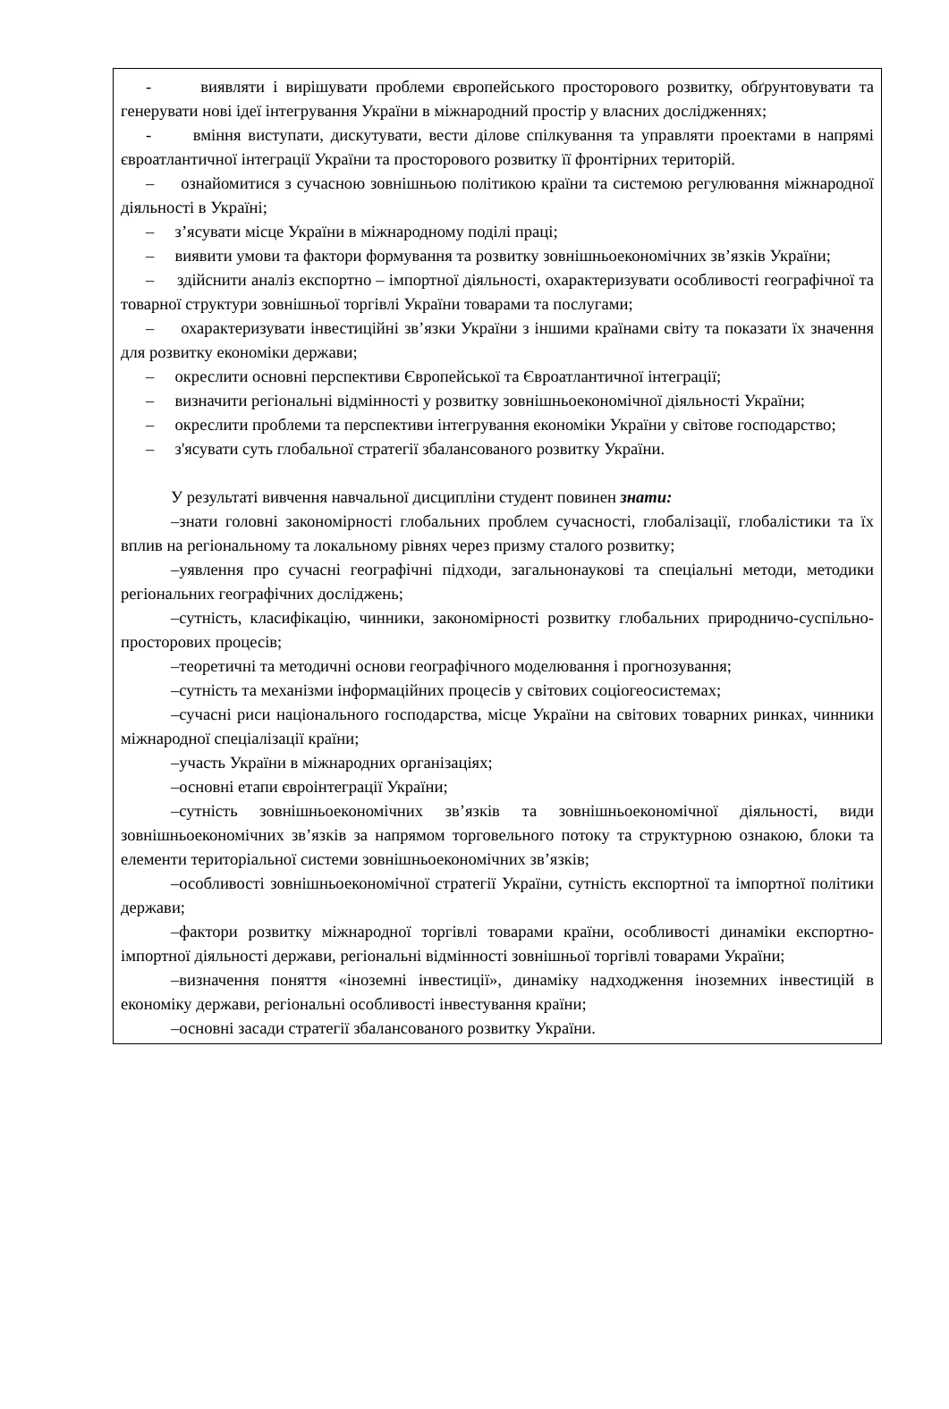- виявляти і вирішувати проблеми європейського просторового розвитку, обґрунтовувати та генерувати нові ідеї інтегрування України в міжнародний простір у власних дослідженнях;
- вміння виступати, дискутувати, вести ділове спілкування та управляти проектами в напрямі євроатлантичної інтеграції України та просторового розвитку її фронтірних територій.
– ознайомитися з сучасною зовнішньою політикою країни та системою регулювання міжнародної діяльності в Україні;
– з’ясувати місце України в міжнародному поділі праці;
– виявити умови та фактори формування та розвитку зовнішньоекономічних зв’язків України;
– здійснити аналіз експортно – імпортної діяльності, охарактеризувати особливості географічної та товарної структури зовнішньої торгівлі України товарами та послугами;
– охарактеризувати інвестиційні зв’язки України з іншими країнами світу та показати їх значення для розвитку економіки держави;
– окреслити основні перспективи Європейської та Євроатлантичної інтеграції;
– визначити регіональні відмінності у розвитку зовнішньоекономічної діяльності України;
– окреслити проблеми та перспективи інтегрування економіки України у світове господарство;
– з'ясувати суть глобальної стратегії збалансованого розвитку України.
У результаті вивчення навчальної дисципліни студент повинен знати:
–знати головні закономірності глобальних проблем сучасності, глобалізації, глобалістики та їх вплив на регіональному та локальному рівнях через призму сталого розвитку;
–уявлення про сучасні географічні підходи, загальнонаукові та спеціальні методи, методики регіональних географічних досліджень;
–сутність, класифікацію, чинники, закономірності розвитку глобальних природничо-суспільно-просторових процесів;
–теоретичні та методичні основи географічного моделювання і прогнозування;
–сутність та механізми інформаційних процесів у світових соціогеосистемах;
–сучасні риси національного господарства, місце України на світових товарних ринках, чинники міжнародної спеціалізації країни;
–участь України в міжнародних організаціях;
–основні етапи євроінтеграції України;
–сутність зовнішньоекономічних зв’язків та зовнішньоекономічної діяльності, види зовнішньоекономічних зв’язків за напрямом торговельного потоку та структурною ознакою, блоки та елементи територіальної системи зовнішньоекономічних зв’язків;
–особливості зовнішньоекономічної стратегії України, сутність експортної та імпортної політики держави;
–фактори розвитку міжнародної торгівлі товарами країни, особливості динаміки експортно-імпортної діяльності держави, регіональні відмінності зовнішньої торгівлі товарами України;
–визначення поняття «іноземні інвестиції», динаміку надходження іноземних інвестицій в економіку держави, регіональні особливості інвестування країни;
–основні засади стратегії збалансованого розвитку України.